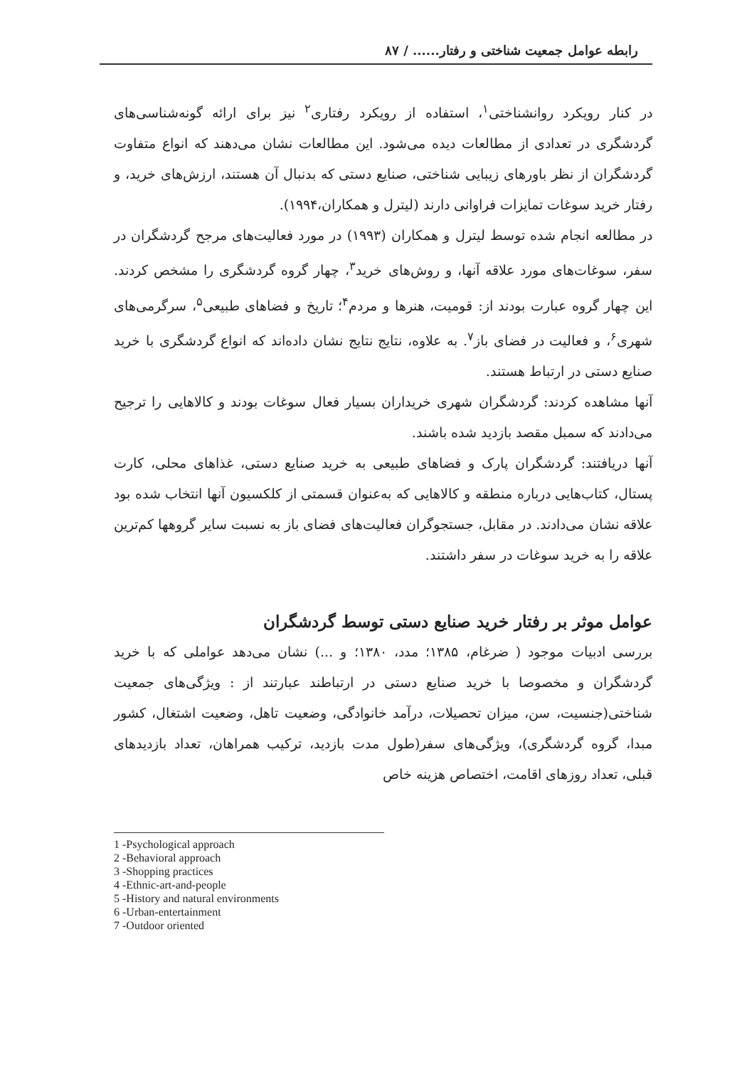رابطه عوامل جمعیت شناختی و رفتار...... / ۸۷
در کنار رویکرد روانشناختی<sup>۱</sup>، استفاده از رویکرد رفتاری<sup>۲</sup> نیز برای ارائه گونه‌شناسی‌های گردشگری در تعدادی از مطالعات دیده می‌شود. این مطالعات نشان می‌دهند که انواع متفاوت گردشگران از نظر باورهای زیبایی شناختی، صنایع دستی که بدنبال آن هستند، ارزش‌های خرید، و رفتار خرید سوغات تمایزات فراوانی دارند (لیترل و همکاران،۱۹۹۴).
در مطالعه انجام شده توسط لیترل و همکاران (۱۹۹۳) در مورد فعالیت‌های مرجح گردشگران در سفر، سوغات‌های مورد علاقه آنها، و روش‌های خرید<sup>۳</sup>، چهار گروه گردشگری را مشخص کردند. این چهار گروه عبارت بودند از: قومیت، هنرها و مردم<sup>۴</sup>؛ تاریخ و فضاهای طبیعی<sup>۵</sup>، سرگرمی‌های شهری<sup>۶</sup>، و فعالیت در فضای باز<sup>۷</sup>. به علاوه، نتایج نتایج نشان داده‌اند که انواع گردشگری با خرید صنایع دستی در ارتباط هستند.
آنها مشاهده کردند: گردشگران شهری خریداران بسیار فعال سوغات بودند و کالاهایی را ترجیح می‌دادند که سمبل مقصد بازدید شده باشند.
آنها دریافتند: گردشگران پارک و فضاهای طبیعی به خرید صنایع دستی، غذاهای محلی، کارت پستال، کتاب‌هایی درباره منطقه و کالاهایی که به‌عنوان قسمتی از کلکسیون آنها انتخاب شده بود علاقه نشان می‌دادند. در مقابل، جستجوگران فعالیت‌های فضای باز به نسبت سایر گروهها کم‌ترین علاقه را به خرید سوغات در سفر داشتند.
عوامل موثر بر رفتار خرید صنایع دستی توسط گردشگران
بررسی ادبیات موجود ( ضرغام، ۱۳۸۵؛ مدد، ۱۳۸۰؛ و ...) نشان می‌دهد عواملی که با خرید گردشگران و مخصوصا با خرید صنایع دستی در ارتباطند عبارتند از : ویژگی‌های جمعیت شناختی(جنسیت، سن، میزان تحصیلات، درآمد خانوادگی، وضعیت تاهل، وضعیت اشتغال، کشور مبدا، گروه گردشگری)، ویژگی‌های سفر(طول مدت بازدید، ترکیب همراهان، تعداد بازدیدهای قبلی، تعداد روزهای اقامت، اختصاص هزینه خاص
1 -Psychological approach
2 -Behavioral approach
3 -Shopping practices
4 -Ethnic-art-and-people
5 -History and natural environments
6 -Urban-entertainment
7 -Outdoor oriented